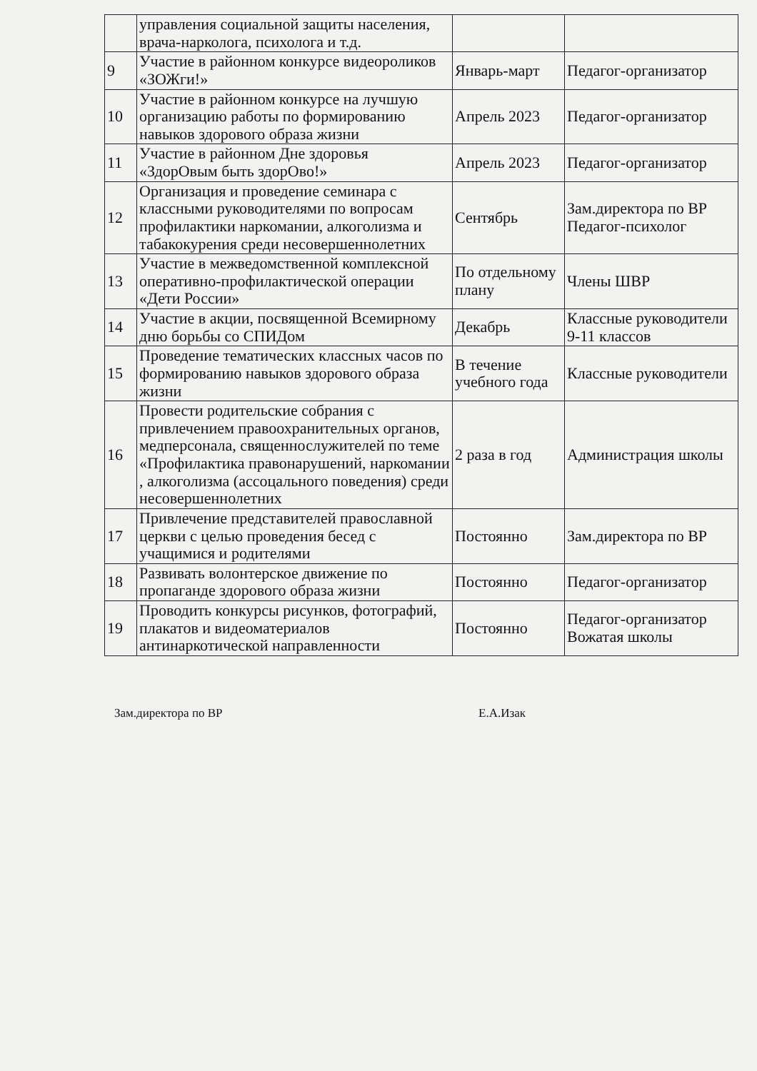| | управления социальной защиты населения, врача-нарколога, психолога и т.д. | | |
| 9 | Участие в районном конкурсе видеороликов «ЗОЖги!» | Январь-март | Педагог-организатор |
| 10 | Участие в районном конкурсе на лучшую организацию работы по формированию навыков здорового образа жизни | Апрель 2023 | Педагог-организатор |
| 11 | Участие в районном Дне здоровья «ЗдорОвым быть здорОво!» | Апрель 2023 | Педагог-организатор |
| 12 | Организация и проведение семинара с классными руководителями по вопросам профилактики наркомании, алкоголизма и табакокурения среди несовершеннолетних | Сентябрь | Зам.директора по ВР Педагог-психолог |
| 13 | Участие в межведомственной комплексной оперативно-профилактической операции «Дети России» | По отдельному плану | Члены ШВР |
| 14 | Участие в акции, посвященной Всемирному дню борьбы со СПИДом | Декабрь | Классные руководители 9-11 классов |
| 15 | Проведение тематических классных часов по формированию навыков здорового образа жизни | В течение учебного года | Классные руководители |
| 16 | Провести родительские собрания с привлечением правоохранительных органов, медперсонала, священнослужителей по теме «Профилактика правонарушений, наркомании , алкоголизма (ассоцального поведения) среди несовершеннолетних | 2 раза в год | Администрация школы |
| 17 | Привлечение представителей православной церкви с целью проведения бесед с учащимися и родителями | Постоянно | Зам.директора по ВР |
| 18 | Развивать волонтерское движение по пропаганде здорового образа жизни | Постоянно | Педагог-организатор |
| 19 | Проводить конкурсы рисунков, фотографий, плакатов и видеоматериалов антинаркотической направленности | Постоянно | Педагог-организатор Вожатая школы |
Зам.директора по ВР Е.А.Изак